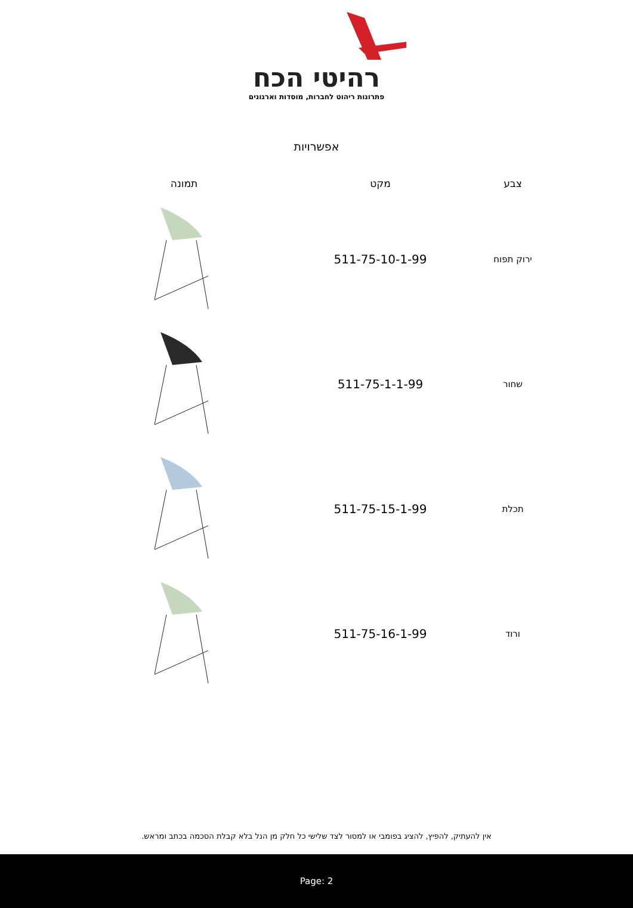רהיטי הכח
פתרונות ריהוט לחברות, מוסדות וארגונים
אפשרויות
| צבע | מקט | תמונה |
| --- | --- | --- |
| ירוק תפוח | 511-75-10-1-99 | |
| שחור | 511-75-1-1-99 | |
| תכלת | 511-75-15-1-99 | |
| ורוד | 511-75-16-1-99 | |
אין להעתיק, להפיץ, להציג בפומבי או למסור לצד שלישי כל חלק מן הנל בלא קבלת הסכמה בכתב ומראש.
Page: 2